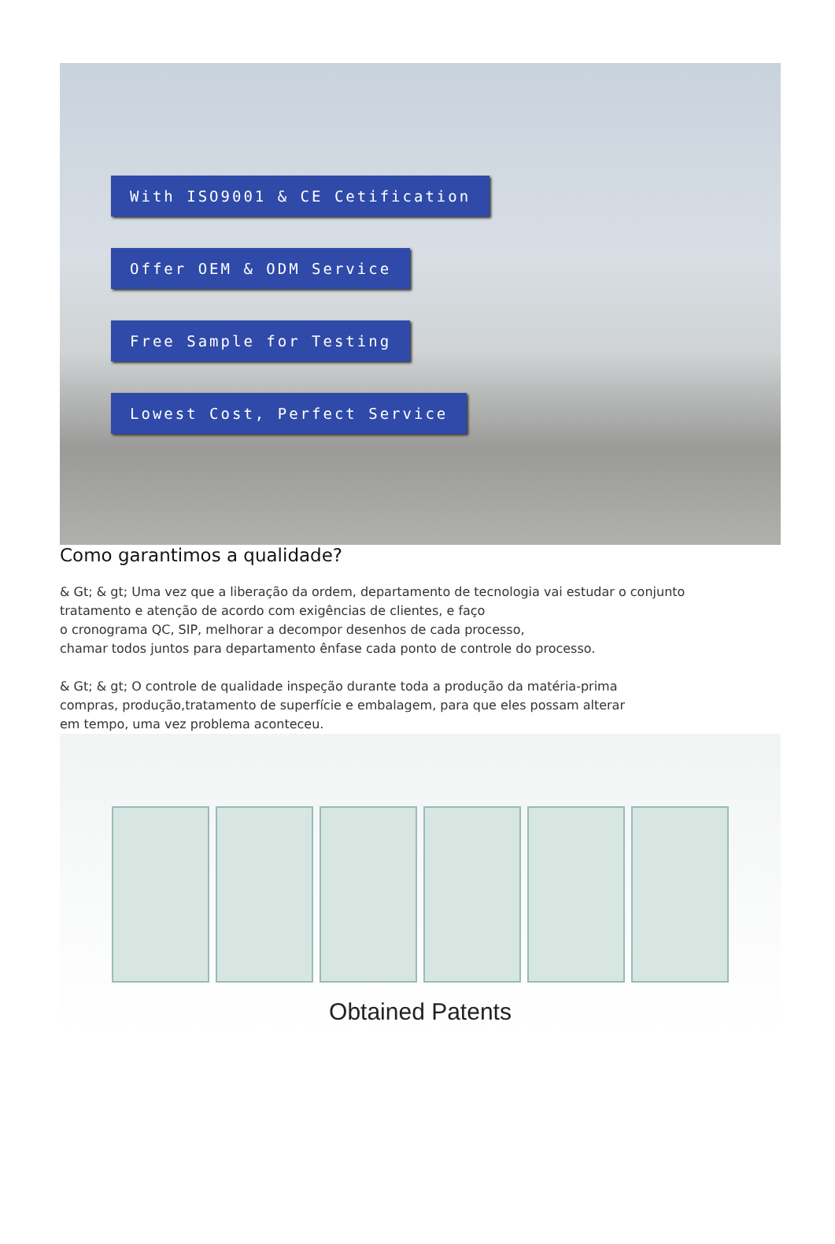With ISO9001 & CE Cetification
Offer OEM & ODM Service
Free Sample for Testing
Lowest Cost, Perfect Service
Como garantimos a qualidade?
& Gt; & gt; Uma vez que a liberação da ordem, departamento de tecnologia vai estudar o conjunto
tratamento e atenção de acordo com exigências de clientes, e faço
o cronograma QC, SIP, melhorar a decompor desenhos de cada processo,
chamar todos juntos para departamento ênfase cada ponto de controle do processo.
& Gt; & gt; O controle de qualidade inspeção durante toda a produção da matéria-prima
compras, produção,tratamento de superfície e embalagem, para que eles possam alterar
em tempo, uma vez problema aconteceu.
Obtained Patents